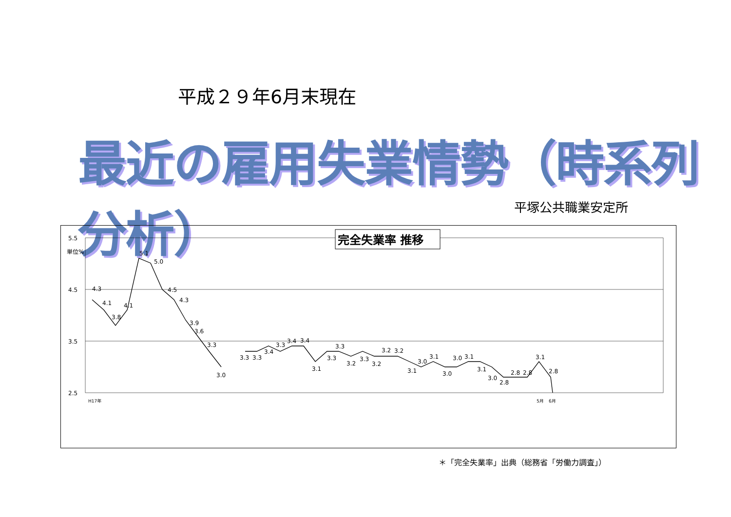平成２９年6月末現在
最近の雇用失業情勢（時系列分析）
平塚公共職業安定所
5.5
4.5
3.5
2.5
単位%
完全失業率 推移
4.3
4.1
3.8
4.1
5.1
5.0
4.5
4.3
3.9
3.6
3.3
3.0
3.3
3.3
3.4
3.3
3.4
3.4
3.1
3.3
3.3
3.2
3.3
3.2
3.2
3.2
3.1
3.0
3.1
3.0
3.0
3.1
3.1
3.0
2.8
2.8
2.8
3.1
2.8
H17年
5月
6月
＊「完全失業率」出典（総務省「労働力調査」）